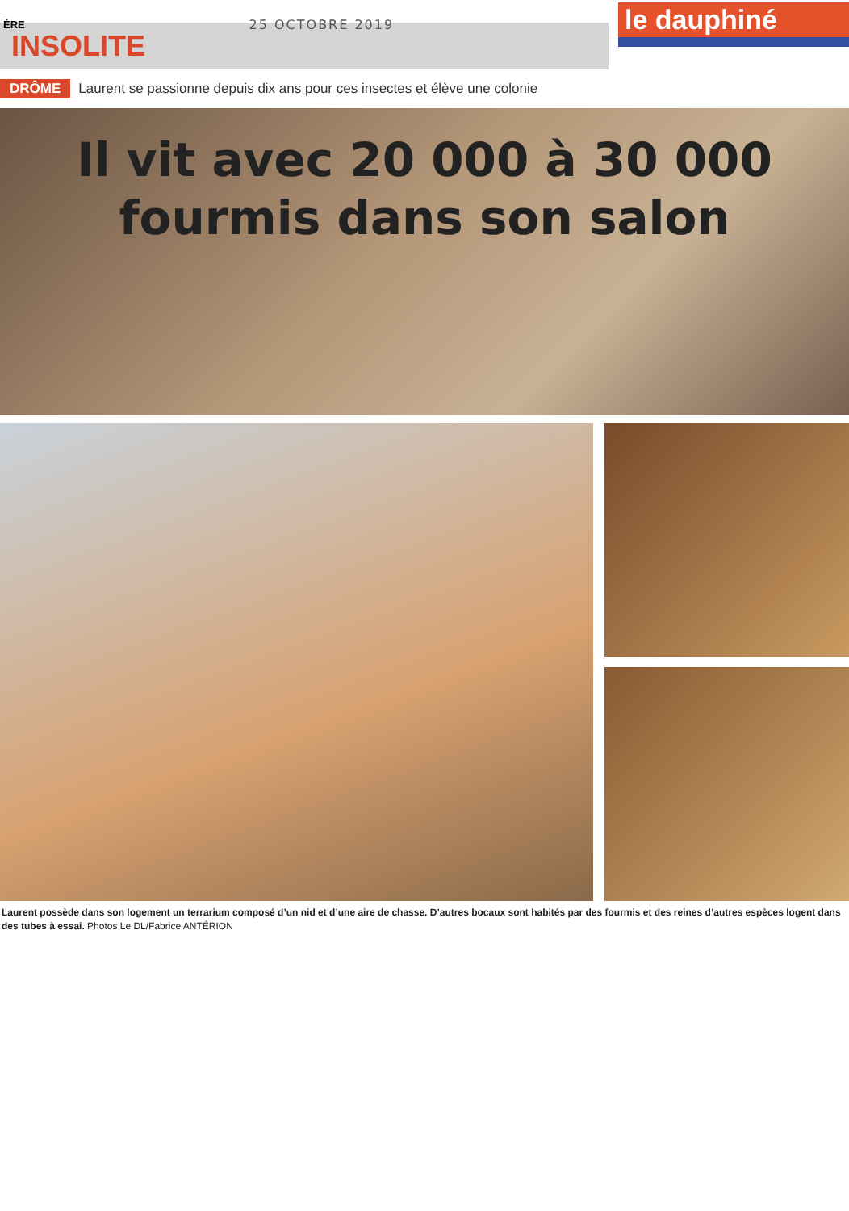ÈRE
25 OCTOBRE 2019
le dauphiné
INSOLITE
DRÔME Laurent se passionne depuis dix ans pour ces insectes et élève une colonie
Il vit avec 20 000 à 30 000
fourmis dans son salon
Laurent possède dans son logement un terrarium composé d’un nid et d’une aire de chasse. D’autres bocaux sont habités par des fourmis et des reines d’autres espèces logent dans des tubes à essai. Photos Le DL/Fabrice ANTÉRION